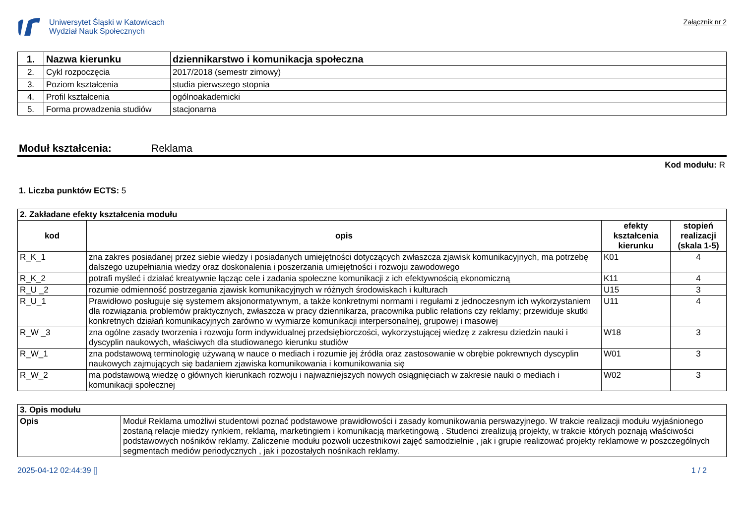Uniwersytet Śląski w Katowicach
Wydział Nauk Społecznych
Załącznik nr 2
| 1. | Nazwa kierunku | dziennikarstwo i komunikacja społeczna |
| 2. | Cykl rozpoczęcia | 2017/2018 (semestr zimowy) |
| 3. | Poziom kształcenia | studia pierwszego stopnia |
| 4. | Profil kształcenia | ogólnoakademicki |
| 5. | Forma prowadzenia studiów | stacjonarna |
Moduł kształcenia: Reklama
Kod modułu: R
1. Liczba punktów ECTS: 5
| 2. Zakładane efekty kształcenia modułu | | | |
| kod | opis | efekty kształcenia kierunku | stopień realizacji (skala 1-5) |
| R_K_1 | zna zakres posiadanej przez siebie wiedzy i posiadanych umiejętności dotyczących zwłaszcza zjawisk komunikacyjnych, ma potrzebę dalszego uzupełniania wiedzy oraz doskonalenia i poszerzania umiejętności i rozwoju zawodowego | K01 | 4 |
| R_K_2 | potrafi myśleć i działać kreatywnie łącząc cele i zadania społeczne komunikacji z ich efektywnością ekonomiczną | K11 | 4 |
| R_U _2 | rozumie odmienność postrzegania zjawisk komunikacyjnych w różnych środowiskach i kulturach | U15 | 3 |
| R_U_1 | Prawidłowo posługuje się systemem aksjonormatywnym, a także konkretnymi normami i regułami z jednoczesnym ich wykorzystaniem dla rozwiązania problemów praktycznych, zwłaszcza w pracy dziennikarza, pracownika public relations czy reklamy; przewiduje skutki konkretnych działań komunikacyjnych zarówno w wymiarze komunikacji interpersonalnej, grupowej i masowej | U11 | 4 |
| R_W _3 | zna ogólne zasady tworzenia i rozwoju form indywidualnej przedsiębiorczości, wykorzystującej wiedzę z zakresu dziedzin nauki i dyscyplin naukowych, właściwych dla studiowanego kierunku studiów | W18 | 3 |
| R_W_1 | zna podstawową terminologię używaną w nauce o mediach i rozumie jej źródła oraz zastosowanie w obrębie pokrewnych dyscyplin naukowych zajmujących się badaniem zjawiska komunikowania i komunikowania się | W01 | 3 |
| R_W_2 | ma podstawową wiedzę o głównych kierunkach rozwoju i najważniejszych nowych osiągnięciach w zakresie nauki o mediach i komunikacji społecznej | W02 | 3 |
| 3. Opis modułu | |
| Opis | Moduł Reklama umożliwi studentowi poznać podstawowe prawidłowości i zasady komunikowania perswazyjnego. W trakcie realizacji modułu wyjaśnionego zostaną relacje miedzy rynkiem, reklamą, marketingiem i komunikacją marketingową . Studenci zrealizują projekty, w trakcie których poznają właściwości podstawowych nośników reklamy. Zaliczenie modułu pozwoli uczestnikowi zajęć samodzielnie , jak i grupie realizować projekty reklamowe w poszczególnych segmentach mediów periodycznych , jak i pozostałych nośnikach reklamy. |
2025-04-12 02:44:39 [] 1 / 2